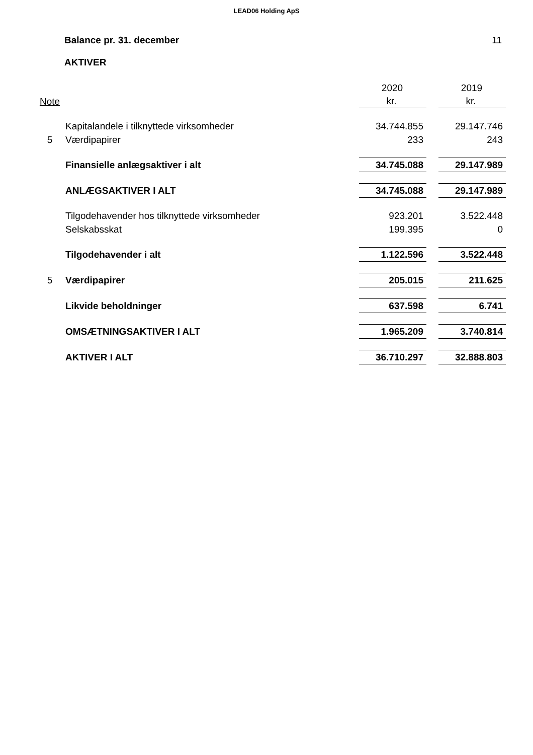LEAD06 Holding ApS
Balance pr. 31. december 11
AKTIVER
| | | 2020 | | 2019 |
| Note | | kr. | | kr. |
| | Kapitalandele i tilknyttede virksomheder | 34.744.855 | | 29.147.746 |
| 5 | Værdipapirer | 233 | | 243 |
| | Finansielle anlægsaktiver i alt | 34.745.088 | | 29.147.989 |
| | ANLÆGSAKTIVER I ALT | 34.745.088 | | 29.147.989 |
| | Tilgodehavender hos tilknyttede virksomheder | 923.201 | | 3.522.448 |
| | Selskabsskat | 199.395 | | 0 |
| | Tilgodehavender i alt | 1.122.596 | | 3.522.448 |
| 5 | Værdipapirer | 205.015 | | 211.625 |
| | Likvide beholdninger | 637.598 | | 6.741 |
| | OMSÆTNINGSAKTIVER I ALT | 1.965.209 | | 3.740.814 |
| | AKTIVER I ALT | 36.710.297 | | 32.888.803 |